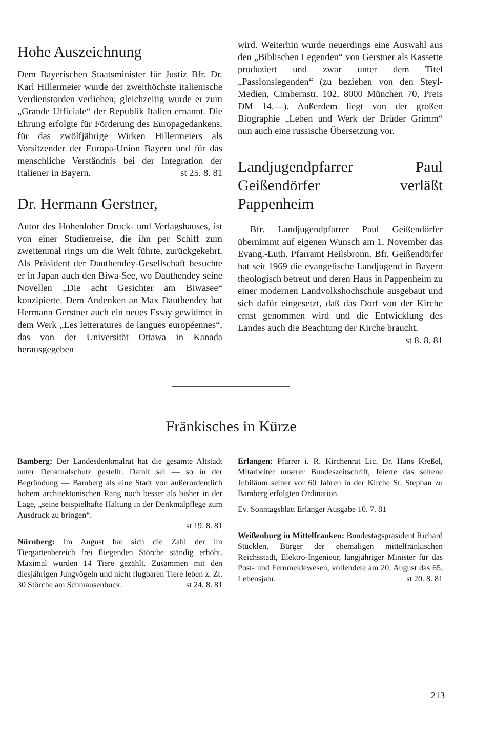Hohe Auszeichnung
Dem Bayerischen Staatsminister für Justiz Bfr. Dr. Karl Hillermeier wurde der zweithöchste italienische Verdienstorden verliehen; gleichzeitig wurde er zum „Grande Ufficiale“ der Republik Italien ernannt. Die Ehrung erfolgte für Förderung des Europagedankens, für das zwölfjährige Wirken Hillermeiers als Vorsitzender der Europa-Union Bayern und für das menschliche Verständnis bei der Integration der Italiener in Bayern. st 25. 8. 81
Dr. Hermann Gerstner,
Autor des Hohenloher Druck- und Verlagshauses, ist von einer Studienreise, die ihn per Schiff zum zweitenmal rings um die Welt führte, zurückgekehrt. Als Präsident der Dauthendey-Gesellschaft besuchte er in Japan auch den Biwa-See, wo Dauthendey seine Novellen „Die acht Gesichter am Biwasee“ konzipierte. Dem Andenken an Max Dauthendey hat Hermann Gerstner auch ein neues Essay gewidmet in dem Werk „Les letteratures de langues européennes“, das von der Universität Ottawa in Kanada herausgegeben
wird. Weiterhin wurde neuerdings eine Auswahl aus den „Biblischen Legenden“ von Gerstner als Kassette produziert und zwar unter dem Titel „Passionslegenden“ (zu beziehen von den Steyl-Medien, Cimbernstr. 102, 8000 München 70, Preis DM 14.—). Außerdem liegt von der großen Biographie „Leben und Werk der Brüder Grimm“ nun auch eine russische Übersetzung vor.
Landjugendpfarrer Paul Geißendörfer verläßt Pappenheim
Bfr. Landjugendpfarrer Paul Geißendörfer übernimmt auf eigenen Wunsch am 1. November das Evang.-Luth. Pfarramt Heilsbronn. Bfr. Geißendörfer hat seit 1969 die evangelische Landjugend in Bayern theologisch betreut und deren Haus in Pappenheim zu einer modernen Landvolkshochschule ausgebaut und sich dafür eingesetzt, daß das Dorf von der Kirche ernst genommen wird und die Entwicklung des Landes auch die Beachtung der Kirche braucht. st 8. 8. 81
Fränkisches in Kürze
Bamberg: Der Landesdenkmalrat hat die gesamte Altstadt unter Denkmalschutz gestellt. Damit sei — so in der Begründung — Bamberg als eine Stadt von außerordentlich hohem architektonischen Rang noch besser als bisher in der Lage, „seine beispielhafte Haltung in der Denkmalpflege zum Ausdruck zu bringen“.
st 19. 8. 81
Nürnberg: Im August hat sich die Zahl der im Tiergartenbereich frei fliegenden Störche ständig erhöht. Maximal wurden 14 Tiere gezählt. Zusammen mit den diesjährigen Jungvögeln und nicht flugbaren Tiere leben z. Zt. 30 Störche am Schmausenbuck. st 24. 8. 81
Erlangen: Pfarrer i. R. Kirchenrat Lic. Dr. Hans Kreßel, Mitarbeiter unserer Bundeszeitschrift, feierte das seltene Jubiläum seiner vor 60 Jahren in der Kirche St. Stephan zu Bamberg erfolgten Ordination.
Ev. Sonntagsblatt Erlanger Ausgabe 10. 7. 81
Weißenburg in Mittelfranken: Bundestagspräsident Richard Stücklen, Bürger der ehemaligen mittelfränkischen Reichsstadt, Elektro-Ingenieur, langjähriger Minister für das Post- und Fernmeldewesen, vollendete am 20. August das 65. Lebensjahr. st 20. 8. 81
213